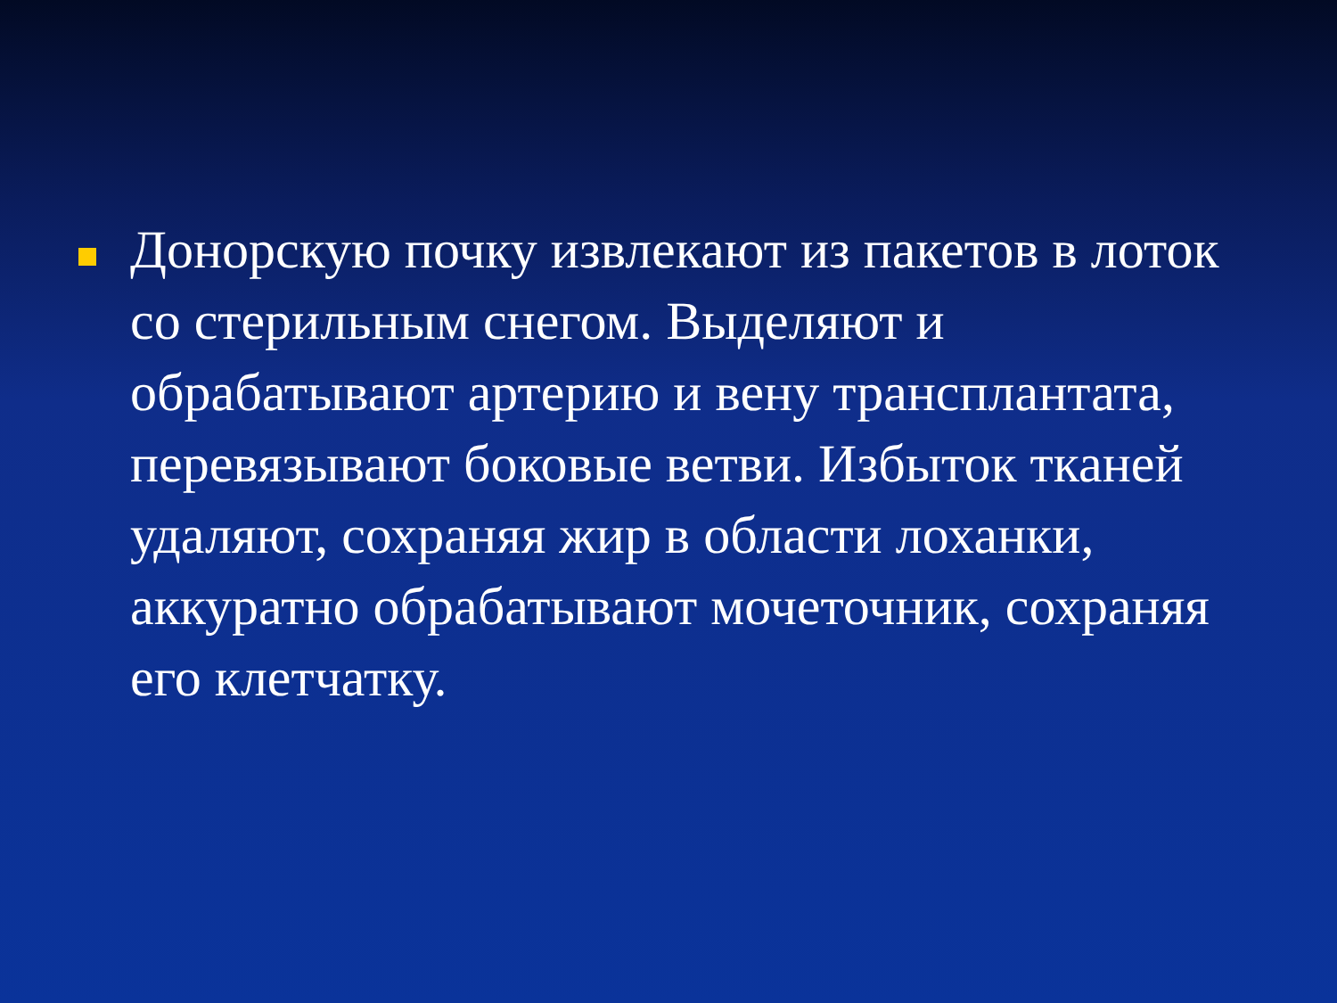Донорскую почку извлекают из пакетов в лоток со стерильным снегом. Выделяют и обрабатывают артерию и вену трансплантата, перевязывают боковые ветви. Избыток тканей удаляют, сохраняя жир в области лоханки, аккуратно обрабатывают мочеточник, сохраняя его клетчатку.